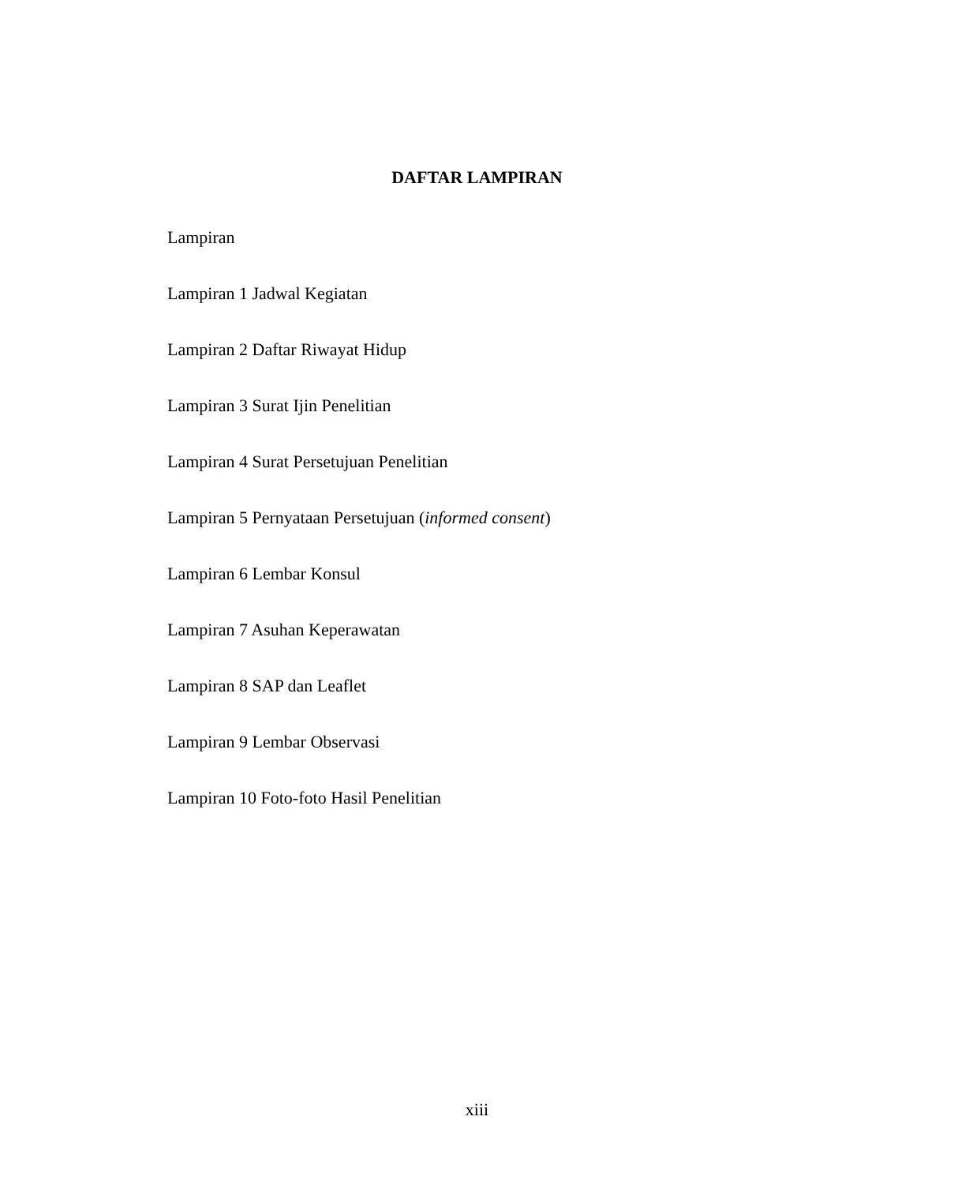DAFTAR LAMPIRAN
Lampiran
Lampiran 1 Jadwal Kegiatan
Lampiran 2 Daftar Riwayat Hidup
Lampiran 3 Surat Ijin Penelitian
Lampiran 4 Surat Persetujuan Penelitian
Lampiran 5 Pernyataan Persetujuan (informed consent)
Lampiran 6 Lembar Konsul
Lampiran 7 Asuhan Keperawatan
Lampiran 8 SAP dan Leaflet
Lampiran 9 Lembar Observasi
Lampiran 10 Foto-foto Hasil Penelitian
xiii